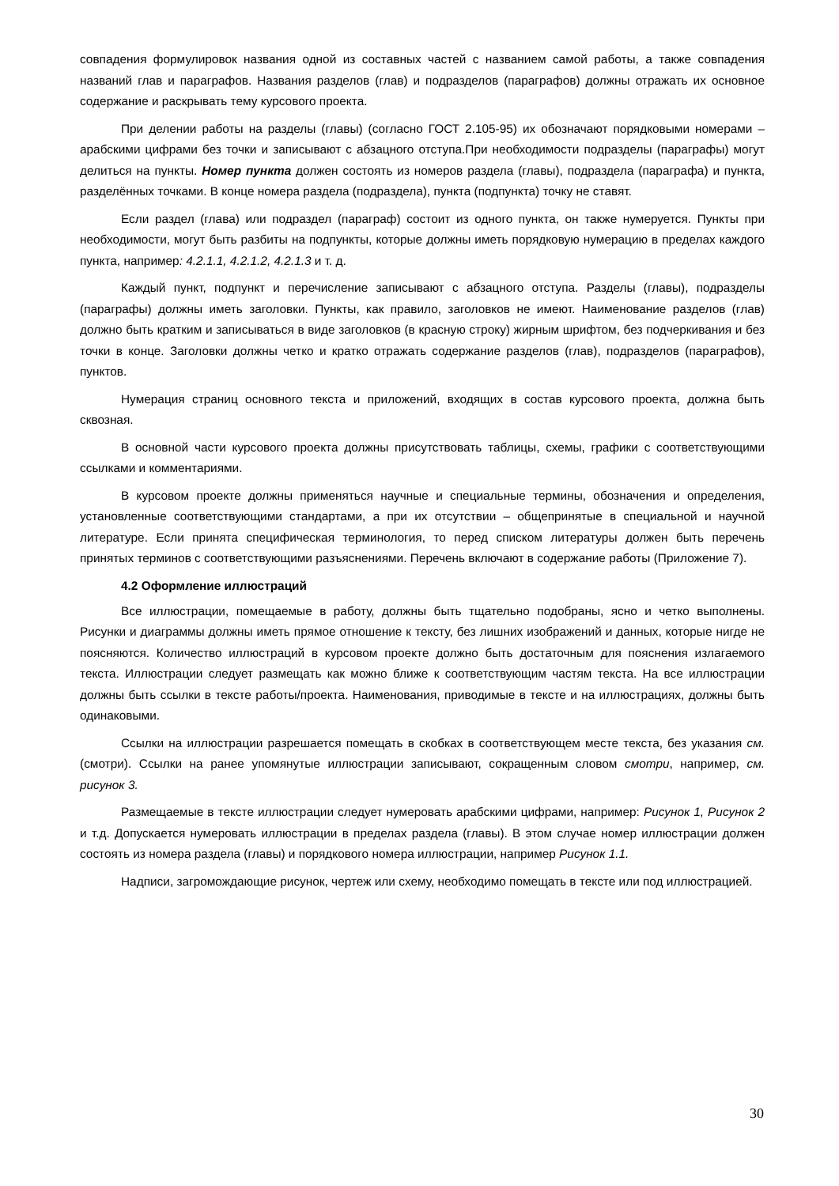совпадения формулировок названия одной из составных частей с названием самой работы, а также совпадения названий глав и параграфов. Названия разделов (глав) и подразделов (параграфов) должны отражать их основное содержание и раскрывать тему курсового проекта.
При делении работы на разделы (главы) (согласно ГОСТ 2.105-95) их обозначают порядковыми номерами – арабскими цифрами без точки и записывают с абзацного отступа.При необходимости подразделы (параграфы) могут делиться на пункты. Номер пункта должен состоять из номеров раздела (главы), подраздела (параграфа) и пункта, разделённых точками. В конце номера раздела (подраздела), пункта (подпункта) точку не ставят.
Если раздел (глава) или подраздел (параграф) состоит из одного пункта, он также нумеруется. Пункты при необходимости, могут быть разбиты на подпункты, которые должны иметь порядковую нумерацию в пределах каждого пункта, например: 4.2.1.1, 4.2.1.2, 4.2.1.3 и т. д.
Каждый пункт, подпункт и перечисление записывают с абзацного отступа. Разделы (главы), подразделы (параграфы) должны иметь заголовки. Пункты, как правило, заголовков не имеют. Наименование разделов (глав) должно быть кратким и записываться в виде заголовков (в красную строку) жирным шрифтом, без подчеркивания и без точки в конце. Заголовки должны четко и кратко отражать содержание разделов (глав), подразделов (параграфов), пунктов.
Нумерация страниц основного текста и приложений, входящих в состав курсового проекта, должна быть сквозная.
В основной части курсового проекта должны присутствовать таблицы, схемы, графики с соответствующими ссылками и комментариями.
В курсовом проекте должны применяться научные и специальные термины, обозначения и определения, установленные соответствующими стандартами, а при их отсутствии – общепринятые в специальной и научной литературе. Если принята специфическая терминология, то перед списком литературы должен быть перечень принятых терминов с соответствующими разъяснениями. Перечень включают в содержание работы (Приложение 7).
4.2 Оформление иллюстраций
Все иллюстрации, помещаемые в работу, должны быть тщательно подобраны, ясно и четко выполнены. Рисунки и диаграммы должны иметь прямое отношение к тексту, без лишних изображений и данных, которые нигде не поясняются. Количество иллюстраций в курсовом проекте должно быть достаточным для пояснения излагаемого текста. Иллюстрации следует размещать как можно ближе к соответствующим частям текста. На все иллюстрации должны быть ссылки в тексте работы/проекта. Наименования, приводимые в тексте и на иллюстрациях, должны быть одинаковыми.
Ссылки на иллюстрации разрешается помещать в скобках в соответствующем месте текста, без указания см. (смотри). Ссылки на ранее упомянутые иллюстрации записывают, сокращенным словом смотри, например, см. рисунок 3.
Размещаемые в тексте иллюстрации следует нумеровать арабскими цифрами, например: Рисунок 1, Рисунок 2 и т.д. Допускается нумеровать иллюстрации в пределах раздела (главы). В этом случае номер иллюстрации должен состоять из номера раздела (главы) и порядкового номера иллюстрации, например Рисунок 1.1.
Надписи, загромождающие рисунок, чертеж или схему, необходимо помещать в тексте или под иллюстрацией.
30